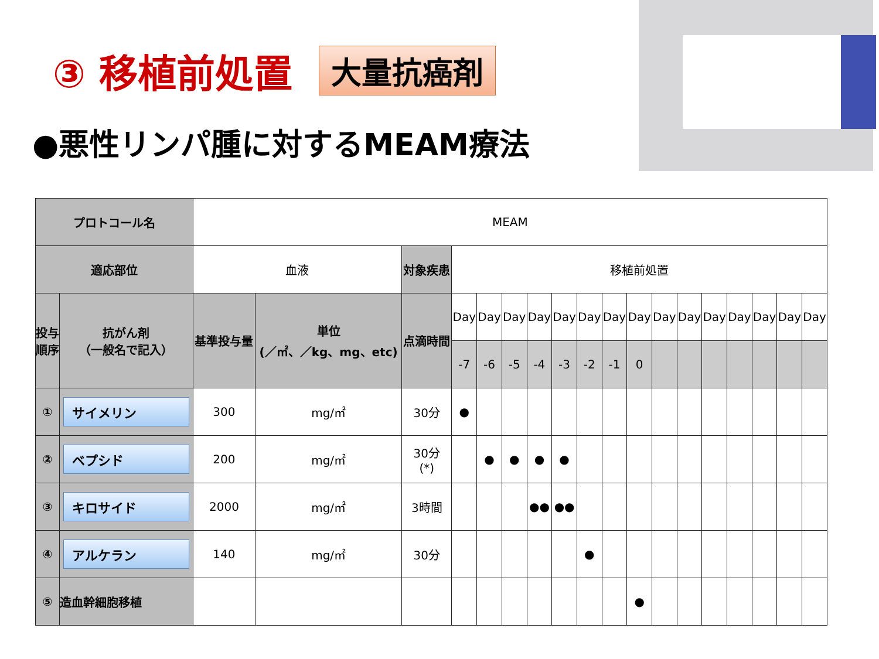③ 移植前処置 大量抗癌剤
●悪性リンパ腫に対するMEAM療法
| プロトコール名 | | MEAM | | | | | | | | | | | | | | | | | |
| 適応部位 | | 血液 | | 対象疾患 | 移植前処置 | | | | | | | | | | | | | | |
| 投与順序 | 抗がん剤 （一般名で記入） | 基準投与量 | 単位 (／㎡、／kg、mg、etc) | 点滴時間 | Day | Day | Day | Day | Day | Day | Day | Day | Day | Day | Day | Day | Day | Day | Day |
| | | | | | -7 | -6 | -5 | -4 | -3 | -2 | -1 | 0 | | | | | | | |
| ① | サイメリン | 300 | mg/㎡ | 30分 | ● | | | | | | | | | | | | | | |
| ② | ベプシド | 200 | mg/㎡ | 30分 (*) | | ● | ● | ● | ● | | | | | | | | | | |
| ③ | キロサイド | 2000 | mg/㎡ | 3時間 | | | | ●● | ●● | | | | | | | | | | |
| ④ | アルケラン | 140 | mg/㎡ | 30分 | | | | | | ● | | | | | | | | | |
| ⑤ | 造血幹細胞移植 | | | | | | | | | | | ● | | | | | | | |